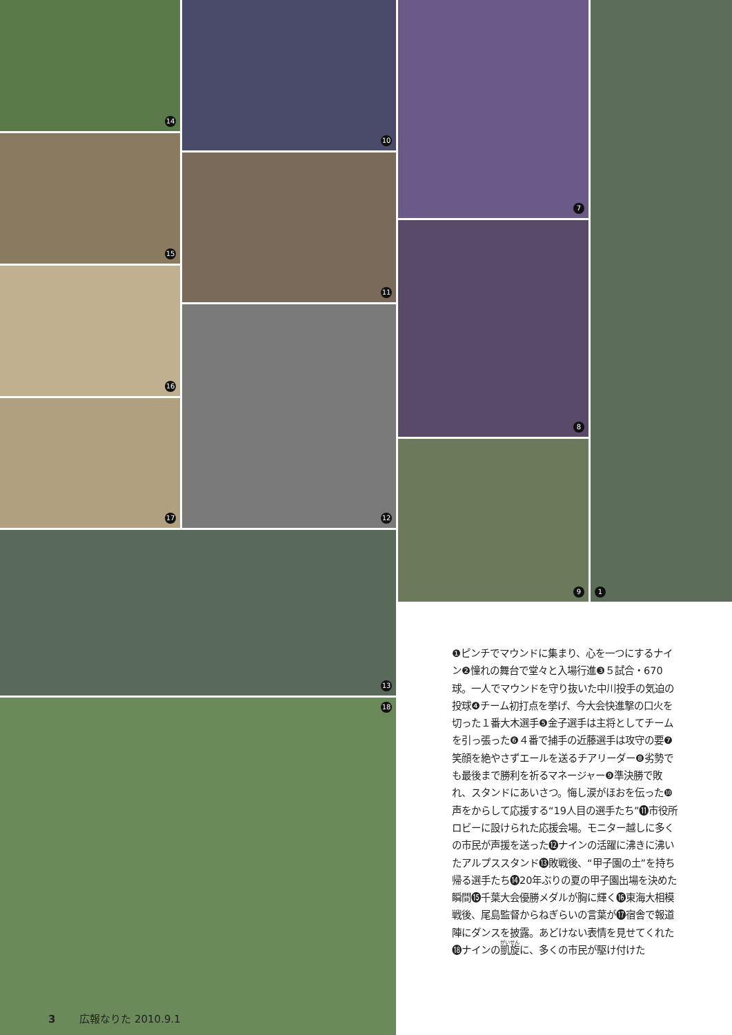14 10 7 1
15
11
8
16
12
17
9
13
18
❶ピンチでマウンドに集まり、心を一つにするナイン❷憧れの舞台で堂々と入場行進❸５試合・670球。一人でマウンドを守り抜いた中川投手の気迫の投球❹チーム初打点を挙げ、今大会快進撃の口火を切った１番大木選手❺金子選手は主将としてチームを引っ張った❻４番で捕手の近藤選手は攻守の要❼笑顔を絶やさずエールを送るチアリーダー❽劣勢でも最後まで勝利を祈るマネージャー❾準決勝で敗れ、スタンドにあいさつ。悔し涙がほおを伝った❿声をからして応援する“19人目の選手たち”⓫市役所ロビーに設けられた応援会場。モニター越しに多くの市民が声援を送った⓬ナインの活躍に沸きに沸いたアルプススタンド⓭敗戦後、“甲子園の土”を持ち帰る選手たち⓮20年ぶりの夏の甲子園出場を決めた瞬間⓯千葉大会優勝メダルが胸に輝く⓰東海大相模戦後、尾島監督からねぎらいの言葉が⓱宿舎で報道陣にダンスを披露。あどけない表情を見せてくれた⓲ナインの凱旋に、多くの市民が駆け付けた
3 広報なりた 2010.9.1